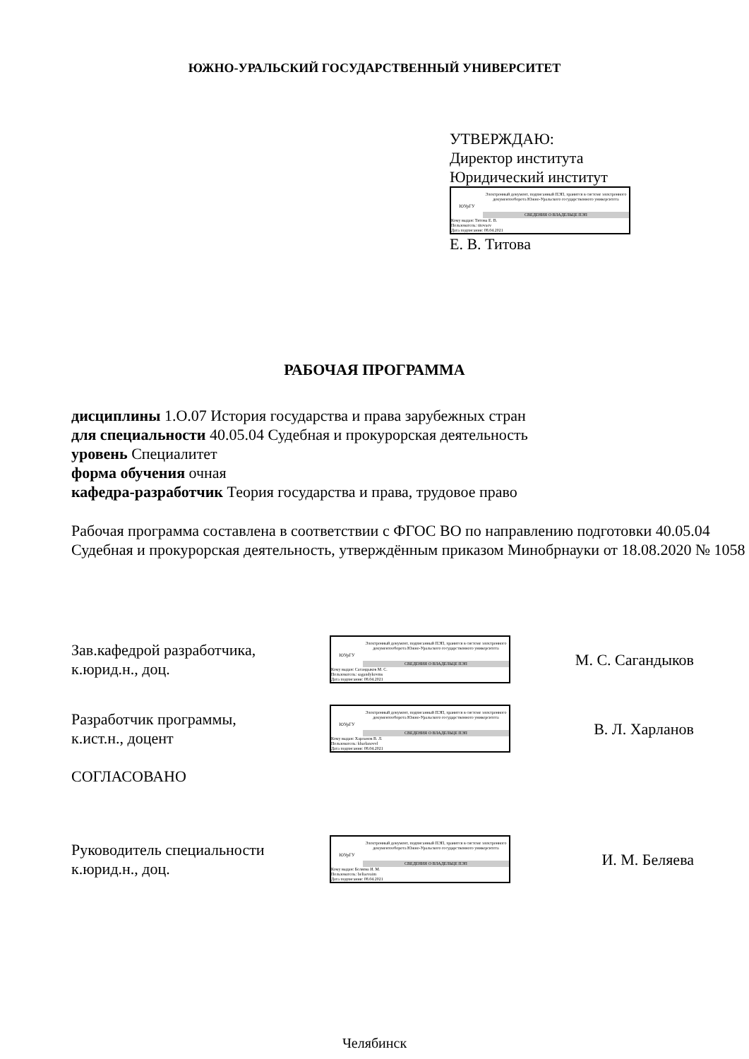ЮЖНО-УРАЛЬСКИЙ ГОСУДАРСТВЕННЫЙ УНИВЕРСИТЕТ
УТВЕРЖДАЮ:
Директор института
Юридический институт
ЮУрГУ
Электронный документ, подписанный ПЭП, хранится в системе электронного документооборота Южно-Уральского государственного университета
СВЕДЕНИЯ О ВЛАДЕЛЬЦЕ ПЭП
Кому выдан: Титова Е. В.
Пользователь: titovaev
Дата подписания: 08.04.2021
Е. В. Титова
РАБОЧАЯ ПРОГРАММА
дисциплины 1.О.07 История государства и права зарубежных стран
для специальности 40.05.04 Судебная и прокурорская деятельность
уровень Специалитет
форма обучения очная
кафедра-разработчик Теория государства и права, трудовое право
Рабочая программа составлена в соответствии с ФГОС ВО по направлению подготовки 40.05.04 Судебная и прокурорская деятельность, утверждённым приказом Минобрнауки от 18.08.2020 № 1058
Зав.кафедрой разработчика,
к.юрид.н., доц.
ЮУрГУ
Электронный документ, подписанный ПЭП, хранится в системе электронного документооборота Южно-Уральского государственного университета
СВЕДЕНИЯ О ВЛАДЕЛЬЦЕ ПЭП
Кому выдан: Сагандыков М. С.
Пользователь: sagandykovms
Дата подписания: 08.04.2021
М. С. Сагандыков
Разработчик программы,
к.ист.н., доцент
ЮУрГУ
Электронный документ, подписанный ПЭП, хранится в системе электронного документооборота Южно-Уральского государственного университета
СВЕДЕНИЯ О ВЛАДЕЛЬЦЕ ПЭП
Кому выдан: Харланов В. Л.
Пользователь: kharlanovvl
Дата подписания: 08.04.2021
В. Л. Харланов
СОГЛАСОВАНО
Руководитель специальности
к.юрид.н., доц.
ЮУрГУ
Электронный документ, подписанный ПЭП, хранится в системе электронного документооборота Южно-Уральского государственного университета
СВЕДЕНИЯ О ВЛАДЕЛЬЦЕ ПЭП
Кому выдан: Беляева И. М.
Пользователь: beliaevaim
Дата подписания: 08.04.2021
И. М. Беляева
Челябинск